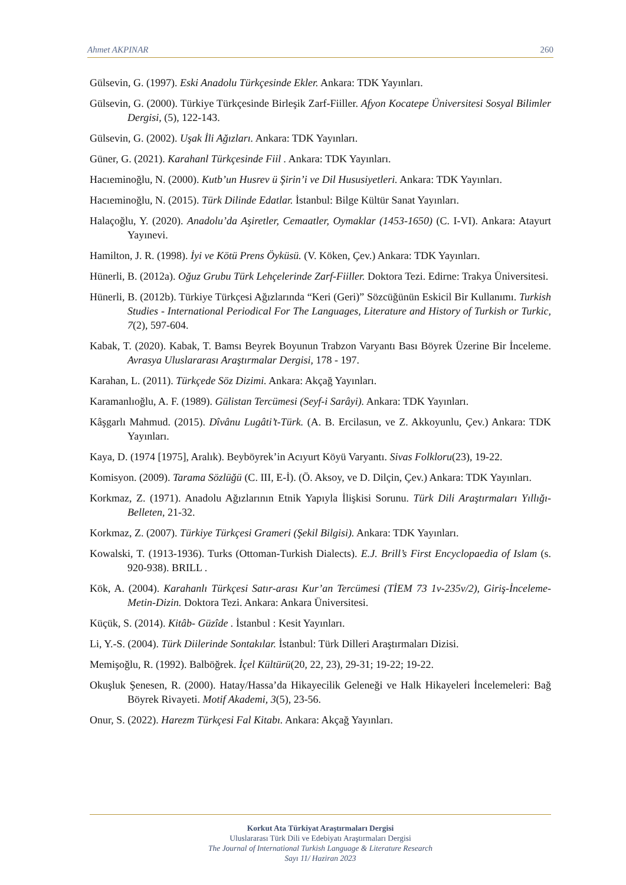Ahmet AKPINAR 260
Gülsevin, G. (1997). Eski Anadolu Türkçesinde Ekler. Ankara: TDK Yayınları.
Gülsevin, G. (2000). Türkiye Türkçesinde Birleşik Zarf-Fiiller. Afyon Kocatepe Üniversitesi Sosyal Bilimler Dergisi, (5), 122-143.
Gülsevin, G. (2002). Uşak İli Ağızları. Ankara: TDK Yayınları.
Güner, G. (2021). Karahanl Türkçesinde Fiil . Ankara: TDK Yayınları.
Hacıeminoğlu, N. (2000). Kutb’un Husrev ü Şirin’i ve Dil Hususiyetleri. Ankara: TDK Yayınları.
Hacıeminoğlu, N. (2015). Türk Dilinde Edatlar. İstanbul: Bilge Kültür Sanat Yayınları.
Halaçoğlu, Y. (2020). Anadolu’da Aşiretler, Cemaatler, Oymaklar (1453-1650) (C. I-VI). Ankara: Atayurt Yayınevi.
Hamilton, J. R. (1998). İyi ve Kötü Prens Öyküsü. (V. Köken, Çev.) Ankara: TDK Yayınları.
Hünerli, B. (2012a). Oğuz Grubu Türk Lehçelerinde Zarf-Fiiller. Doktora Tezi. Edirne: Trakya Üniversitesi.
Hünerli, B. (2012b). Türkiye Türkçesi Ağızlarında “Keri (Geri)” Sözcüğünün Eskicil Bir Kullanımı. Turkish Studies - International Periodical For The Languages, Literature and History of Turkish or Turkic, 7(2), 597-604.
Kabak, T. (2020). Kabak, T. Bamsı Beyrek Boyunun Trabzon Varyantı Bası Böyrek Üzerine Bir İnceleme. Avrasya Uluslararası Araştırmalar Dergisi, 178 - 197.
Karahan, L. (2011). Türkçede Söz Dizimi. Ankara: Akçağ Yayınları.
Karamanlıoğlu, A. F. (1989). Gülistan Tercümesi (Seyf-i Sarâyi). Ankara: TDK Yayınları.
Kâşgarlı Mahmud. (2015). Dîvânu Lugâti’t-Türk. (A. B. Ercilasun, ve Z. Akkoyunlu, Çev.) Ankara: TDK Yayınları.
Kaya, D. (1974 [1975], Aralık). Beyböyrek’in Acıyurt Köyü Varyantı. Sivas Folkloru(23), 19-22.
Komisyon. (2009). Tarama Sözlüğü (C. III, E-İ). (Ö. Aksoy, ve D. Dilçin, Çev.) Ankara: TDK Yayınları.
Korkmaz, Z. (1971). Anadolu Ağızlarının Etnik Yapıyla İlişkisi Sorunu. Türk Dili Araştırmaları Yıllığı-Belleten, 21-32.
Korkmaz, Z. (2007). Türkiye Türkçesi Grameri (Şekil Bilgisi). Ankara: TDK Yayınları.
Kowalski, T. (1913-1936). Turks (Ottoman-Turkish Dialects). E.J. Brill’s First Encyclopaedia of Islam (s. 920-938). BRILL .
Kök, A. (2004). Karahanlı Türkçesi Satır-arası Kur’an Tercümesi (TİEM 73 1v-235v/2), Giriş-İnceleme-Metin-Dizin. Doktora Tezi. Ankara: Ankara Üniversitesi.
Küçük, S. (2014). Kitâb- Güzîde . İstanbul : Kesit Yayınları.
Li, Y.-S. (2004). Türk Diilerinde Sontakılar. İstanbul: Türk Dilleri Araştırmaları Dizisi.
Memişoğlu, R. (1992). Balböğrek. İçel Kültürü(20, 22, 23), 29-31; 19-22; 19-22.
Okuşluk Şenesen, R. (2000). Hatay/Hassa’da Hikayecilik Geleneği ve Halk Hikayeleri İncelemeleri: Bağ Böyrek Rivayeti. Motif Akademi, 3(5), 23-56.
Onur, S. (2022). Harezm Türkçesi Fal Kitabı. Ankara: Akçağ Yayınları.
Korkut Ata Türkiyat Araştırmaları Dergisi
Uluslararası Türk Dili ve Edebiyatı Araştırmaları Dergisi
The Journal of International Turkish Language & Literature Research
Sayı 11/ Haziran 2023